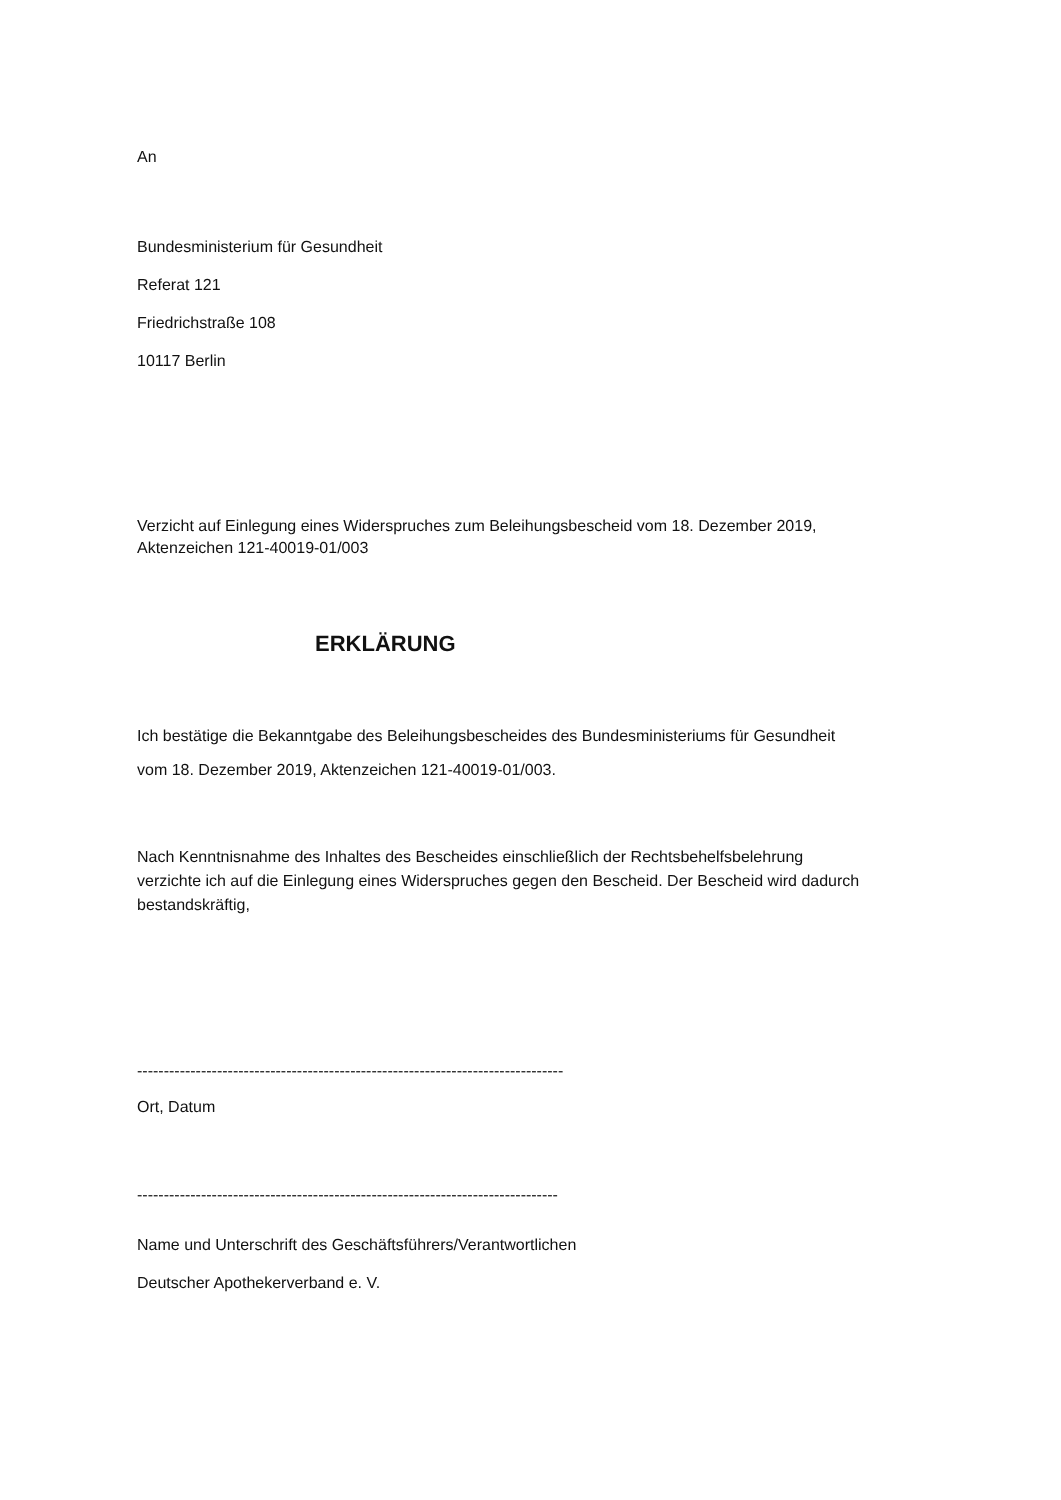An
Bundesministerium für Gesundheit
Referat 121
Friedrichstraße 108
10117 Berlin
Verzicht auf Einlegung eines Widerspruches zum Beleihungsbescheid vom 18. Dezember 2019,
Aktenzeichen 121-40019-01/003
ERKLÄRUNG
Ich bestätige die Bekanntgabe des Beleihungsbescheides des Bundesministeriums für Gesundheit
vom 18. Dezember 2019, Aktenzeichen 121-40019-01/003.
Nach Kenntnisnahme des Inhaltes des Bescheides einschließlich der Rechtsbehelfsbelehrung
verzichte ich auf die Einlegung eines Widerspruches gegen den Bescheid. Der Bescheid wird dadurch
bestandskräftig,
--------------------------------------------------------------------------------
Ort, Datum
-------------------------------------------------------------------------------
Name und Unterschrift des Geschäftsführers/Verantwortlichen
Deutscher Apothekerverband e. V.